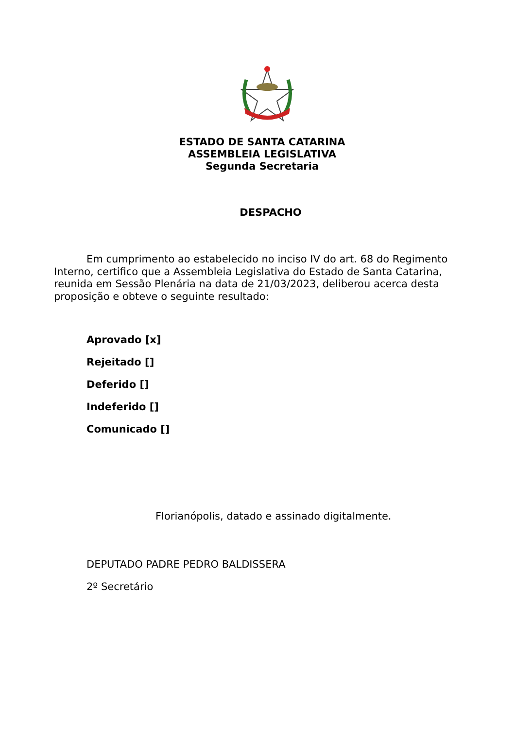ESTADO DE SANTA CATARINA
ASSEMBLEIA LEGISLATIVA
Segunda Secretaria
DESPACHO
Em cumprimento ao estabelecido no inciso IV do art. 68 do Regimento Interno, certifico que a Assembleia Legislativa do Estado de Santa Catarina, reunida em Sessão Plenária na data de 21/03/2023, deliberou acerca desta proposição e obteve o seguinte resultado:
Aprovado [x]
Rejeitado []
Deferido []
Indeferido []
Comunicado []
Florianópolis, datado e assinado digitalmente.
DEPUTADO PADRE PEDRO BALDISSERA
2º Secretário